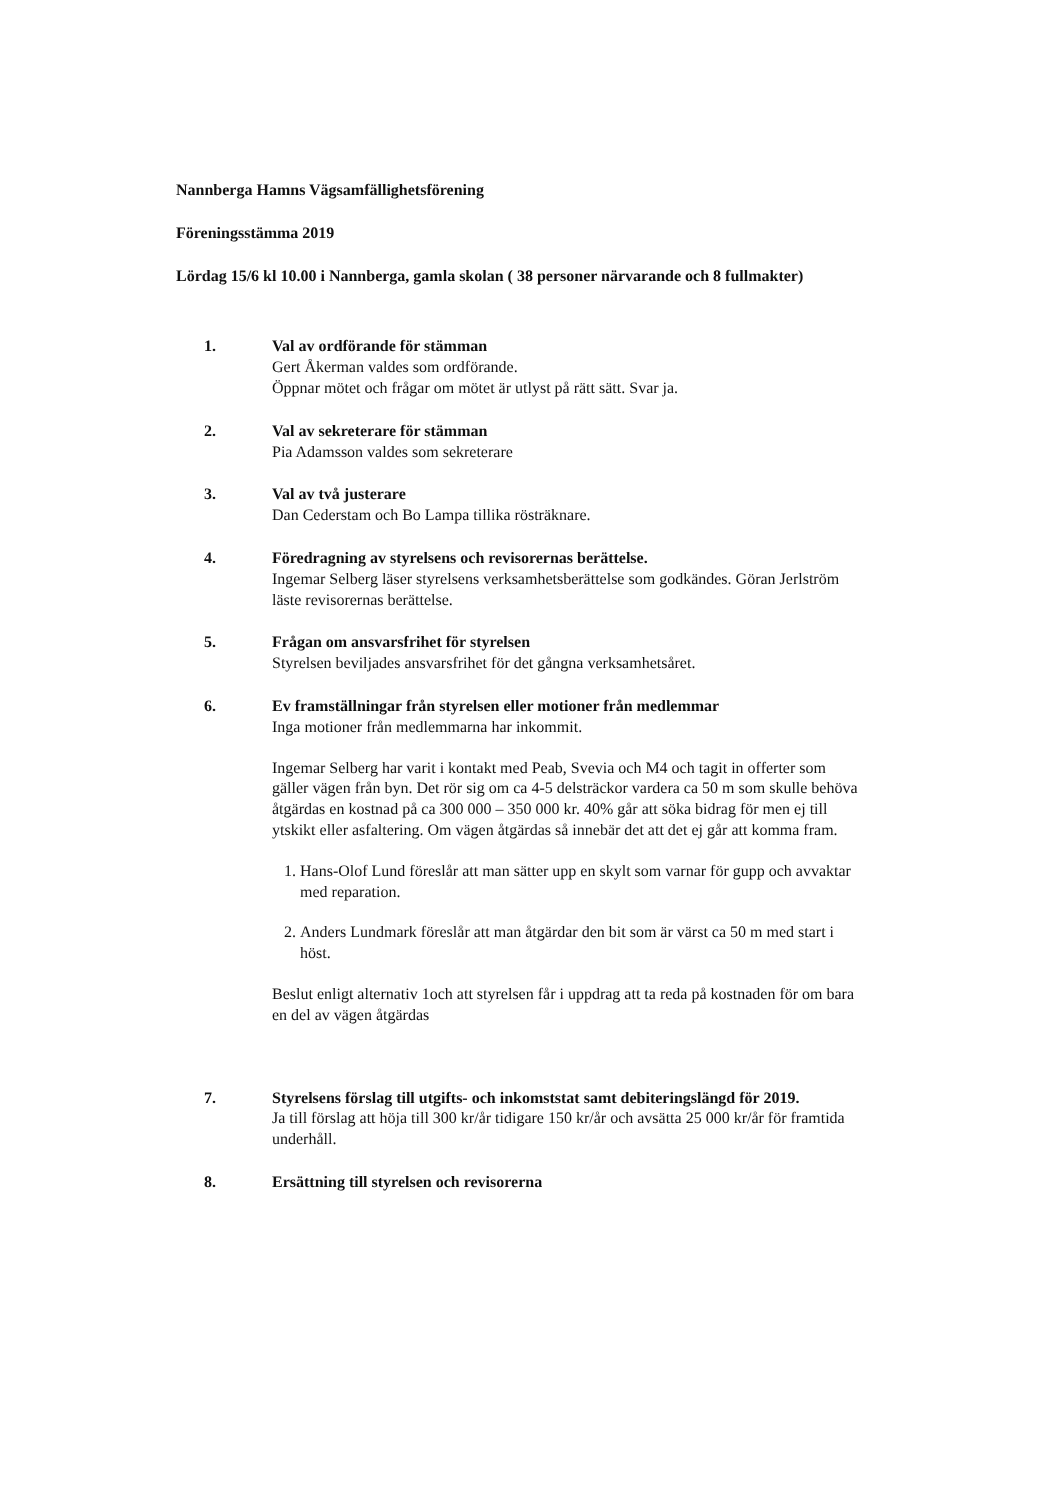Nannberga Hamns Vägsamfällighetsförening
Föreningsstämma 2019
Lördag 15/6 kl 10.00 i Nannberga, gamla skolan ( 38 personer närvarande och 8 fullmakter)
1. Val av ordförande för stämman
Gert Åkerman valdes som ordförande.
Öppnar mötet och frågar om mötet är utlyst på rätt sätt. Svar ja.
2. Val av sekreterare för stämman
Pia Adamsson valdes som sekreterare
3. Val av två justerare
Dan Cederstam och Bo Lampa tillika rösträknare.
4. Föredragning av styrelsens och revisorernas berättelse.
Ingemar Selberg läser styrelsens verksamhetsberättelse som godkändes. Göran Jerlström läste revisorernas berättelse.
5. Frågan om ansvarsfrihet för styrelsen
Styrelsen beviljades ansvarsfrihet för det gångna verksamhetsåret.
6. Ev framställningar från styrelsen eller motioner från medlemmar
Inga motioner från medlemmarna har inkommit.
Ingemar Selberg har varit i kontakt med Peab, Svevia och M4 och tagit in offerter som gäller vägen från byn. Det rör sig om ca 4-5 delsträckor vardera ca 50 m som skulle behöva åtgärdas en kostnad på ca 300 000 – 350 000 kr. 40% går att söka bidrag för men ej till ytskikt eller asfaltering. Om vägen åtgärdas så innebär det att det ej går att komma fram.
1. Hans-Olof Lund föreslår att man sätter upp en skylt som varnar för gupp och avvaktar med reparation.
2. Anders Lundmark föreslår att man åtgärdar den bit som är värst ca 50 m med start i höst.
Beslut enligt alternativ 1och att styrelsen får i uppdrag att ta reda på kostnaden för om bara en del av vägen åtgärdas
7. Styrelsens förslag till utgifts- och inkomststat samt debiteringslängd för 2019.
Ja till förslag att höja till 300 kr/år tidigare 150 kr/år och avsätta 25 000 kr/år för framtida underhåll.
8. Ersättning till styrelsen och revisorerna